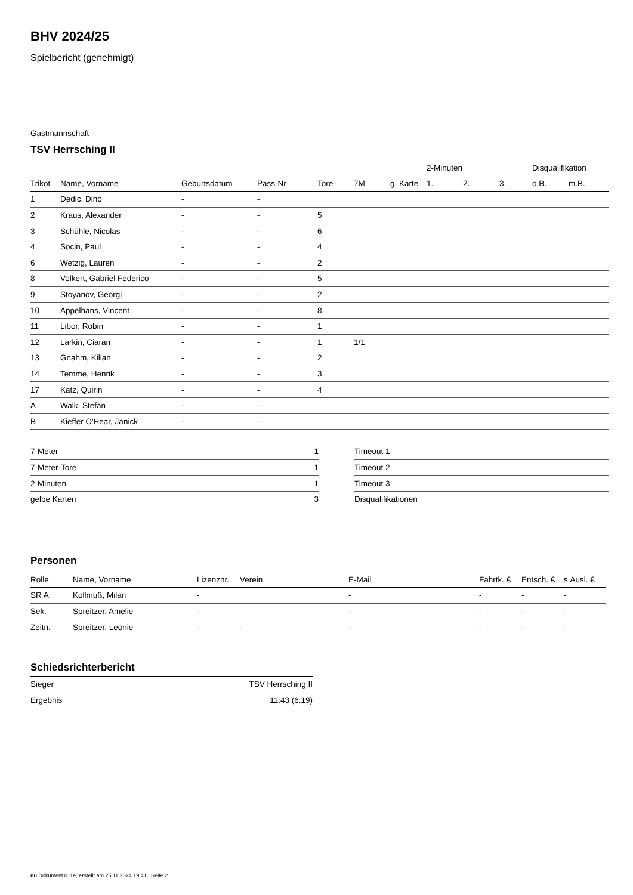BHV 2024/25
Spielbericht (genehmigt)
Gastmannschaft
TSV Herrsching II
| | | | | | | | 2-Minuten | | | Disqualifikation | |
| Trikot | Name, Vorname | Geburtsdatum | Pass-Nr | Tore | 7M | g. Karte | 1. | 2. | 3. | o.B. | m.B. |
| 1 | Dedic, Dino | - | - | | | | | | | | |
| 2 | Kraus, Alexander | - | - | 5 | | | | | | | |
| 3 | Schühle, Nicolas | - | - | 6 | | | | | | | |
| 4 | Socin, Paul | - | - | 4 | | | | | | | |
| 6 | Wetzig, Lauren | - | - | 2 | | | | | | | |
| 8 | Volkert, Gabriel Federico | - | - | 5 | | | | | | | |
| 9 | Stoyanov, Georgi | - | - | 2 | | | | | | | |
| 10 | Appelhans, Vincent | - | - | 8 | | | | | | | |
| 11 | Libor, Robin | - | - | 1 | | | | | | | |
| 12 | Larkin, Ciaran | - | - | 1 | 1/1 | | | | | | |
| 13 | Gnahm, Kilian | - | - | 2 | | | | | | | |
| 14 | Temme, Henrik | - | - | 3 | | | | | | | |
| 17 | Katz, Quirin | - | - | 4 | | | | | | | |
| A | Walk, Stefan | - | - | | | | | | | | |
| B | Kieffer O'Hear, Janick | - | - | | | | | | | | |
| 7-Meter | 1 |
| 7-Meter-Tore | 1 |
| 2-Minuten | 1 |
| gelbe Karten | 3 |
| Timeout 1 |
| Timeout 2 |
| Timeout 3 |
| Disqualifikationen |
Personen
| Rolle | Name, Vorname | Lizenznr. | Verein | E-Mail | Fahrtk. € | Entsch. € | s.Ausl. € |
| --- | --- | --- | --- | --- | --- | --- | --- |
| SR A | Kollmuß, Milan | - | | - | - | - | - |
| Sek. | Spreitzer, Amelie | - | | - | - | - | - |
| Zeitn. | Spreitzer, Leonie | - | - | - | - | - | - |
Schiedsrichterbericht
| Sieger | TSV Herrsching II |
| Ergebnis | 11:43 (6:19) |
nu.Dokument 011e, erstellt am 25.11.2024 19:41 | Seite 2